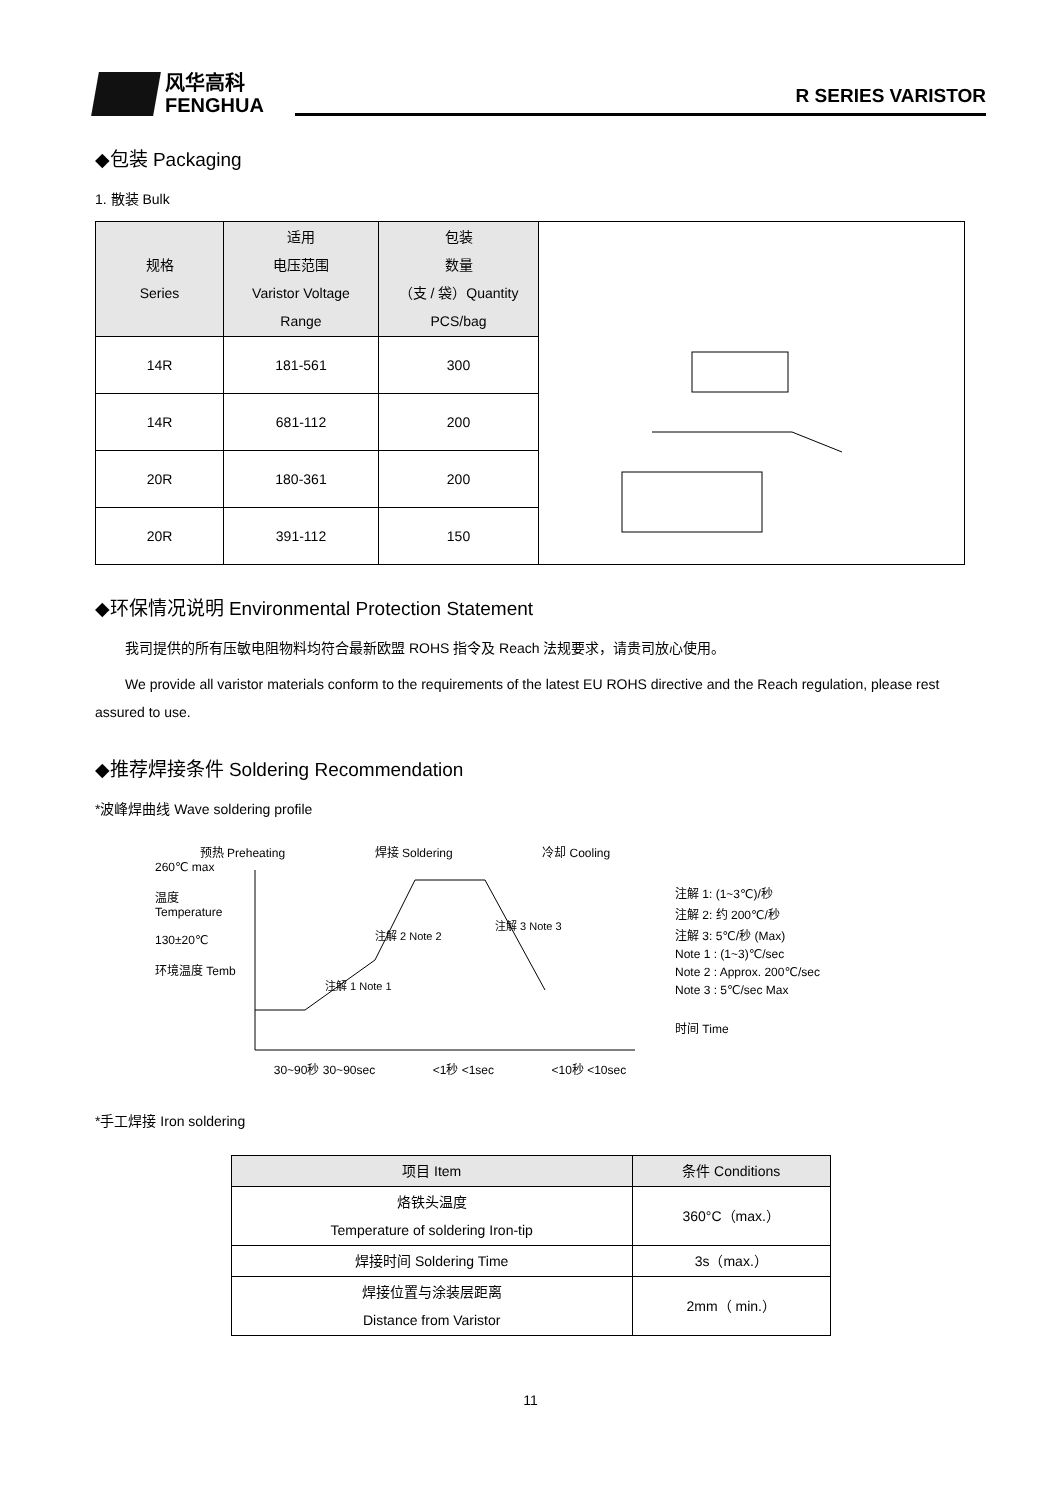风华高科
FENGHUA
R SERIES VARISTOR
◆包装 Packaging
1. 散装 Bulk
| 规格 Series | 适用 电压范围 Varistor Voltage Range | 包装 数量 （支 / 袋）Quantity PCS/bag | |
| 14R | 181-561 | 300 | |
| 14R | 681-112 | 200 | |
| 20R | 180-361 | 200 | |
| 20R | 391-112 | 150 | |
◆环保情况说明 Environmental Protection Statement
我司提供的所有压敏电阻物料均符合最新欧盟 ROHS 指令及 Reach 法规要求，请贵司放心使用。
We provide all varistor materials conform to the requirements of the latest EU ROHS directive and the Reach regulation, please rest assured to use.
◆推荐焊接条件 Soldering Recommendation
*波峰焊曲线 Wave soldering profile
预热 Preheating 焊接 Soldering 冷却 Cooling
260℃ max
温度 Temperature
130±20℃
环境温度 Temb
注解 1 Note 1
注解 2 Note 2
注解 3 Note 3
30~90秒 30~90sec <1秒 <1sec <10秒 <10sec
注解 1: (1~3℃)/秒
注解 2: 约 200℃/秒
注解 3: 5℃/秒 (Max)
Note 1 : (1~3)℃/sec
Note 2 : Approx. 200℃/sec
Note 3 : 5℃/sec Max
时间 Time
*手工焊接 Iron soldering
| 项目 Item | 条件 Conditions |
| --- | --- |
| 烙铁头温度 Temperature of soldering Iron-tip | 360°C（max.） |
| 焊接时间 Soldering Time | 3s（max.） |
| 焊接位置与涂装层距离 Distance from Varistor | 2mm（ min.） |
11